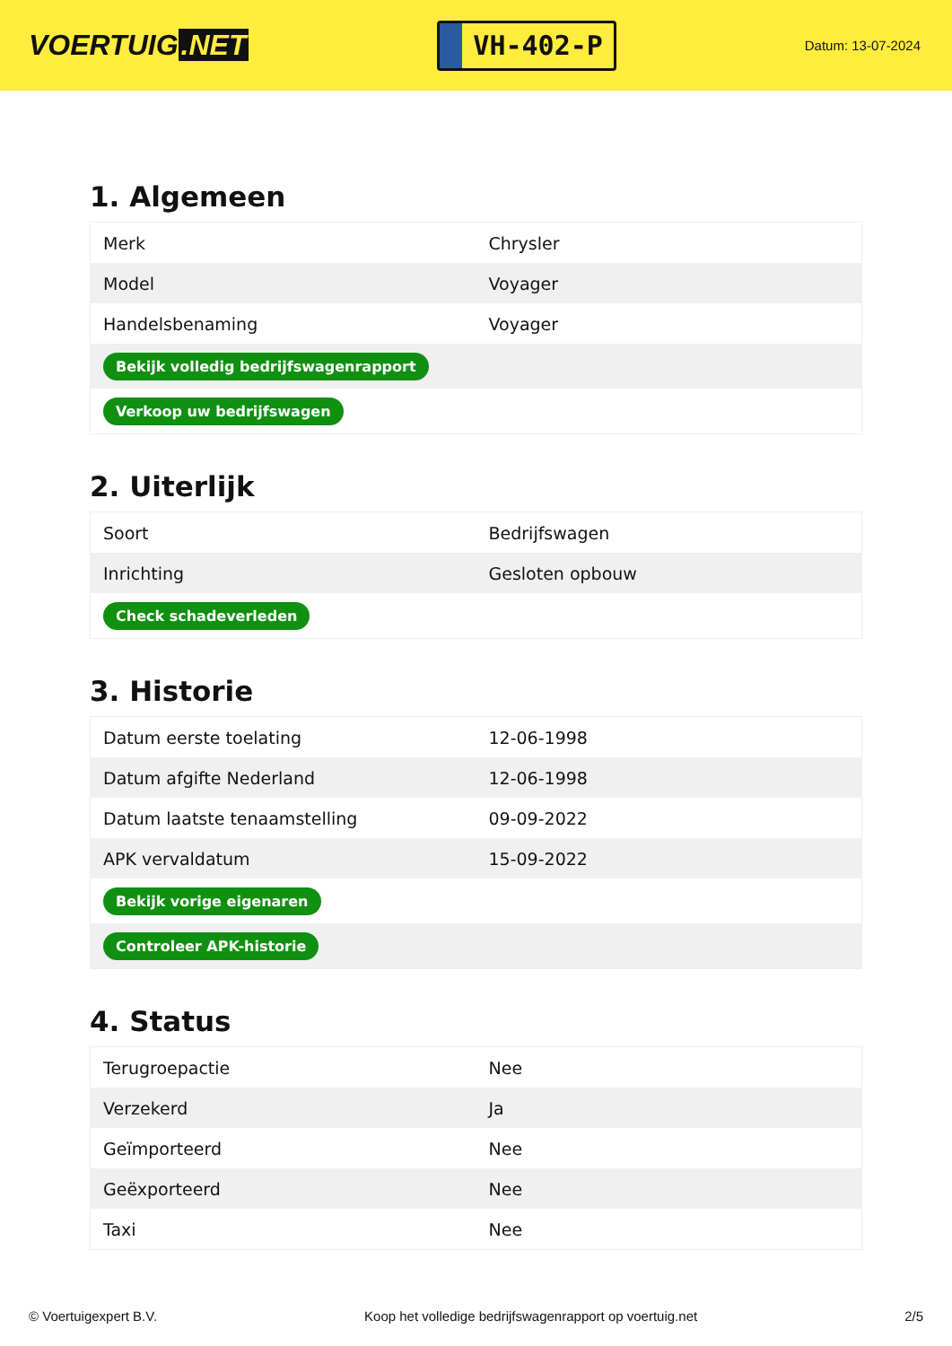VOERTUIG.NET
VH-402-P
Datum: 13-07-2024
1. Algemeen
| Merk | Chrysler |
| Model | Voyager |
| Handelsbenaming | Voyager |
| Bekijk volledig bedrijfswagenrapport | |
| Verkoop uw bedrijfswagen | |
2. Uiterlijk
| Soort | Bedrijfswagen |
| Inrichting | Gesloten opbouw |
| Check schadeverleden | |
3. Historie
| Datum eerste toelating | 12-06-1998 |
| Datum afgifte Nederland | 12-06-1998 |
| Datum laatste tenaamstelling | 09-09-2022 |
| APK vervaldatum | 15-09-2022 |
| Bekijk vorige eigenaren | |
| Controleer APK-historie | |
4. Status
| Terugroepactie | Nee |
| Verzekerd | Ja |
| Geïmporteerd | Nee |
| Geëxporteerd | Nee |
| Taxi | Nee |
© Voertuigexpert B.V. Koop het volledige bedrijfswagenrapport op voertuig.net 2/5